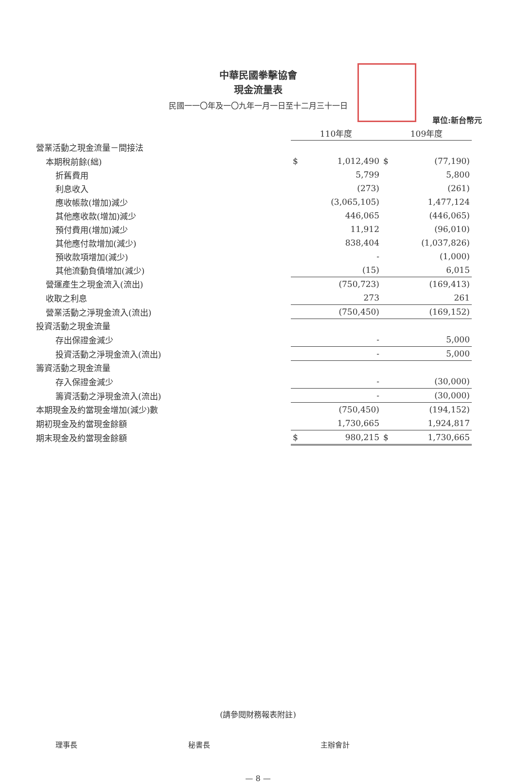中華民國拳擊協會
現金流量表
民國一一〇年及一〇九年一月一日至十二月三十一日
單位:新台幣元
| | 110年度 | | 109年度 | |
| 營業活動之現金流量－間接法 | | | | |
| 本期稅前餘(絀) | $ | 1,012,490 | $ | (77,190) |
| 折舊費用 | | 5,799 | | 5,800 |
| 利息收入 | | (273) | | (261) |
| 應收帳款(增加)減少 | | (3,065,105) | | 1,477,124 |
| 其他應收款(增加)減少 | | 446,065 | | (446,065) |
| 預付費用(增加)減少 | | 11,912 | | (96,010) |
| 其他應付款增加(減少) | | 838,404 | | (1,037,826) |
| 預收款項增加(減少) | | - | | (1,000) |
| 其他流動負債增加(減少) | | (15) | | 6,015 |
| 營運產生之現金流入(流出) | | (750,723) | | (169,413) |
| 收取之利息 | | 273 | | 261 |
| 營業活動之淨現金流入(流出) | | (750,450) | | (169,152) |
| 投資活動之現金流量 | | | | |
| 存出保證金減少 | | - | | 5,000 |
| 投資活動之淨現金流入(流出) | | - | | 5,000 |
| 籌資活動之現金流量 | | | | |
| 存入保證金減少 | | - | | (30,000) |
| 籌資活動之淨現金流入(流出) | | - | | (30,000) |
| 本期現金及約當現金增加(減少)數 | | (750,450) | | (194,152) |
| 期初現金及約當現金餘額 | | 1,730,665 | | 1,924,817 |
| 期末現金及約當現金餘額 | $ | 980,215 | $ | 1,730,665 |
(請參閱財務報表附註)
理事長 秘書長 主辦會計
— 8 —